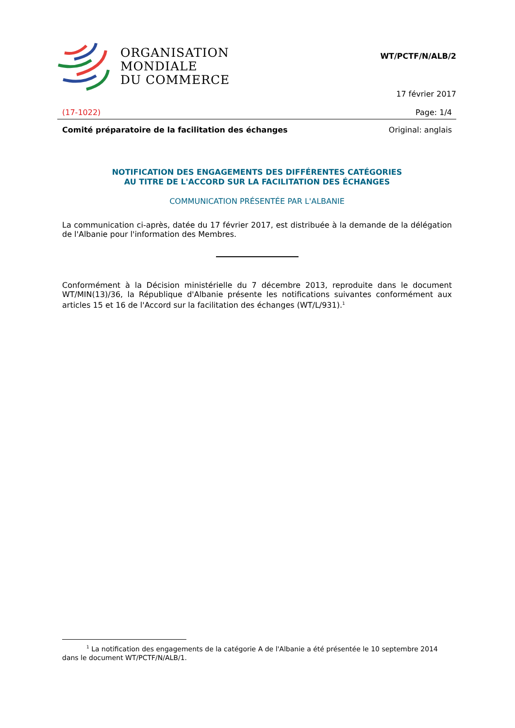ORGANISATION
MONDIALE
DU COMMERCE
WT/PCTF/N/ALB/2
17 février 2017
(17-1022) Page: 1/4
Comité préparatoire de la facilitation des échanges Original: anglais
NOTIFICATION DES ENGAGEMENTS DES DIFFÉRENTES CATÉGORIES
AU TITRE DE L'ACCORD SUR LA FACILITATION DES ÉCHANGES
COMMUNICATION PRÉSENTÉE PAR L'ALBANIE
La communication ci-après, datée du 17 février 2017, est distribuée à la demande de la délégation de l'Albanie pour l'information des Membres.
Conformément à la Décision ministérielle du 7 décembre 2013, reproduite dans le document WT/MIN(13)/36, la République d'Albanie présente les notifications suivantes conformément aux articles 15 et 16 de l'Accord sur la facilitation des échanges (WT/L/931).<sup>1</sup>
<sup>1</sup> La notification des engagements de la catégorie A de l'Albanie a été présentée le 10 septembre 2014 dans le document WT/PCTF/N/ALB/1.